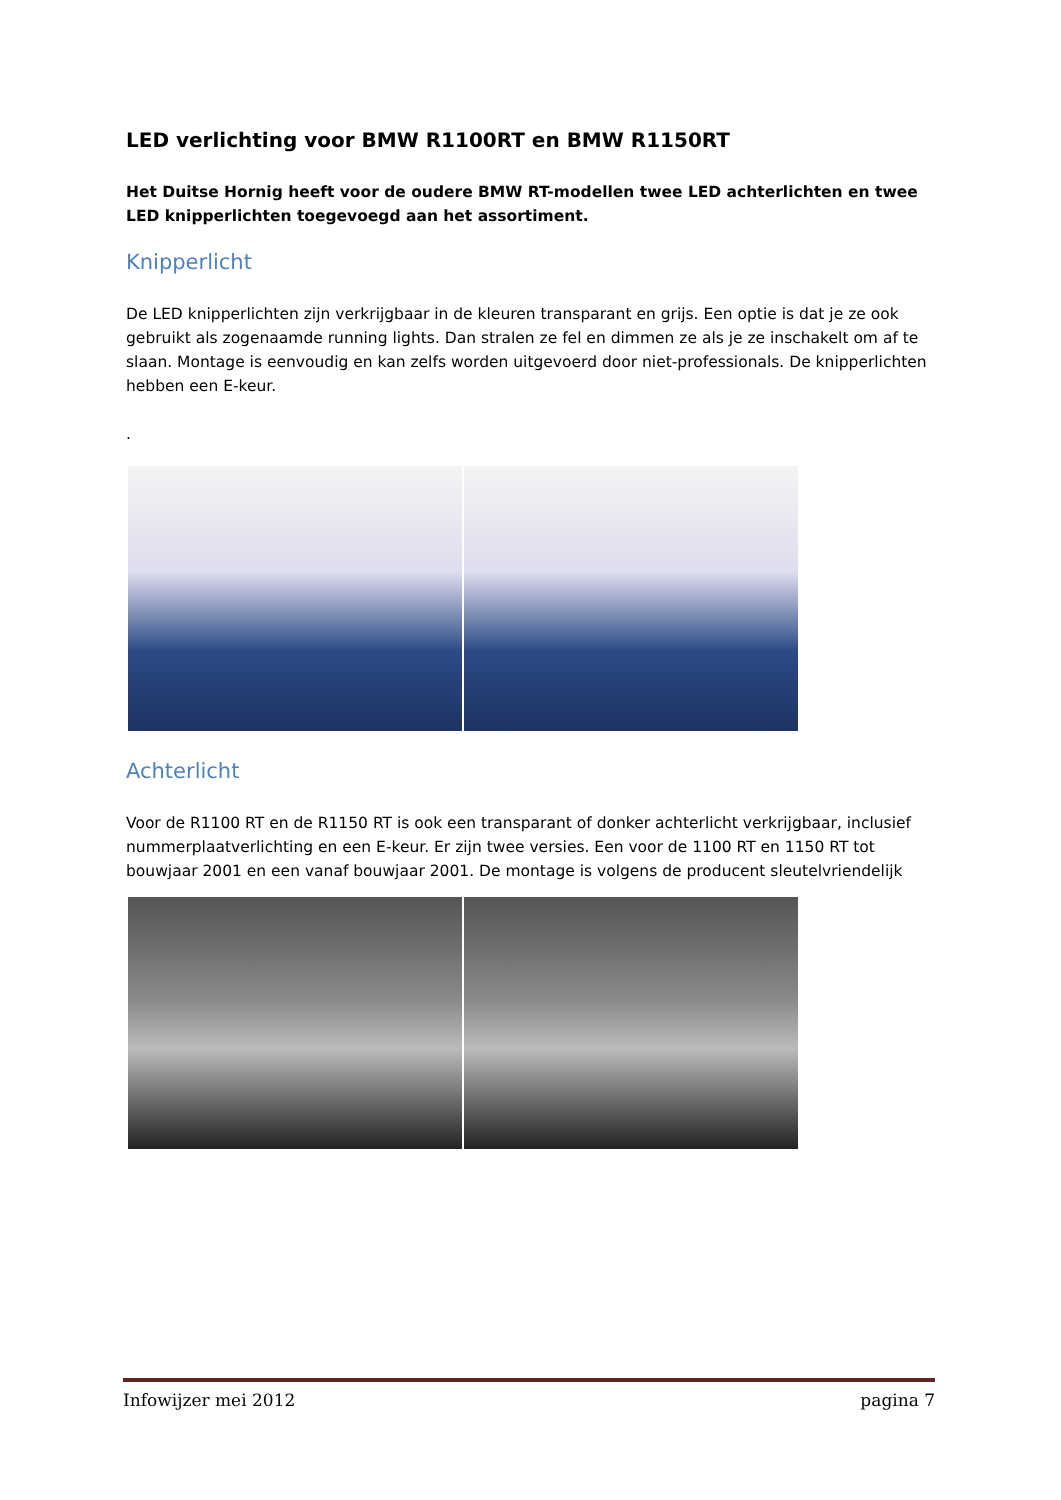LED verlichting voor BMW R1100RT en BMW R1150RT
Het Duitse Hornig heeft voor de oudere BMW RT-modellen twee LED achterlichten en twee LED knipperlichten toegevoegd aan het assortiment.
Knipperlicht
De LED knipperlichten zijn verkrijgbaar in de kleuren transparant en grijs. Een optie is dat je ze ook gebruikt als zogenaamde running lights. Dan stralen ze fel en dimmen ze als je ze inschakelt om af te slaan. Montage is eenvoudig en kan zelfs worden uitgevoerd door niet-professionals. De knipperlichten hebben een E-keur.
.
Achterlicht
Voor de R1100 RT en de R1150 RT is ook een transparant of donker achterlicht verkrijgbaar, inclusief nummerplaatverlichting en een E-keur. Er zijn twee versies. Een voor de 1100 RT en 1150 RT tot bouwjaar 2001 en een vanaf bouwjaar 2001. De montage is volgens de producent sleutelvriendelijk
Infowijzer mei 2012 pagina 7